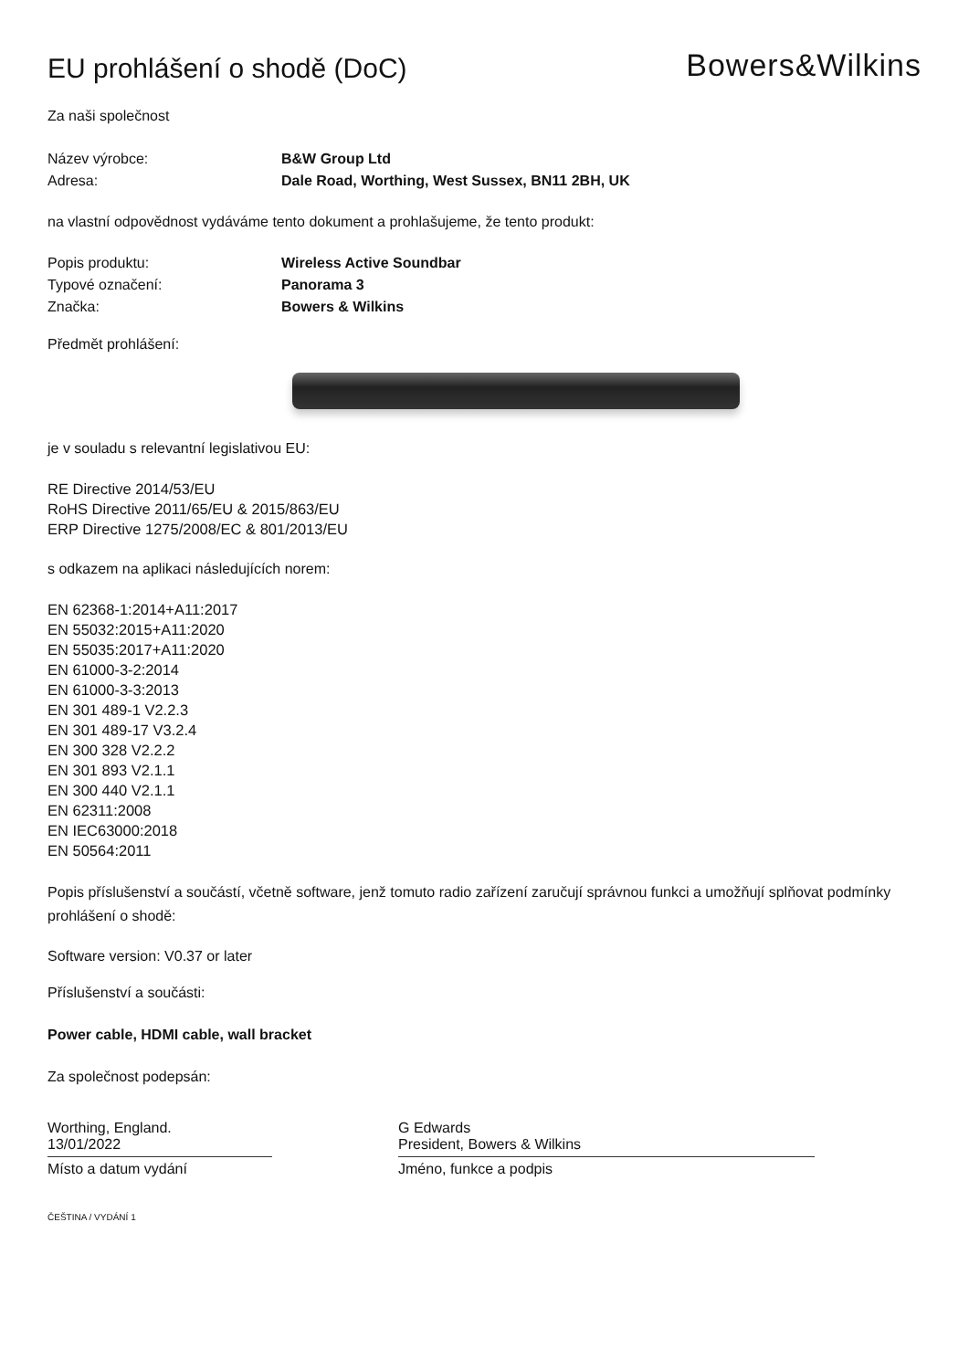EU prohlášení o shodě (DoC)
Bowers&Wilkins
Za naši společnost
Název výrobce: B&W Group Ltd
Adresa: Dale Road, Worthing, West Sussex, BN11 2BH, UK
na vlastní odpovědnost vydáváme tento dokument a prohlašujeme, že tento produkt:
Popis produktu: Wireless Active Soundbar
Typové označení: Panorama 3
Značka: Bowers & Wilkins
Předmět prohlášení:
je v souladu s relevantní legislativou EU:
RE Directive 2014/53/EU
RoHS Directive 2011/65/EU & 2015/863/EU
ERP Directive 1275/2008/EC & 801/2013/EU
s odkazem na aplikaci následujících norem:
EN 62368-1:2014+A11:2017
EN 55032:2015+A11:2020
EN 55035:2017+A11:2020
EN 61000-3-2:2014
EN 61000-3-3:2013
EN 301 489-1 V2.2.3
EN 301 489-17 V3.2.4
EN 300 328 V2.2.2
EN 301 893 V2.1.1
EN 300 440 V2.1.1
EN 62311:2008
EN IEC63000:2018
EN 50564:2011
Popis příslušenství a součástí, včetně software, jenž tomuto radio zařízení zaručují správnou funkci a umožňují splňovat podmínky prohlášení o shodě:
Software version: V0.37 or later
Příslušenství a součásti:
Power cable, HDMI cable, wall bracket
Za společnost podepsán:
Worthing, England.
13/01/2022
Místo a datum vydání
G Edwards
President, Bowers & Wilkins
Jméno, funkce a podpis
ČEŠTINA / VYDÁNÍ 1